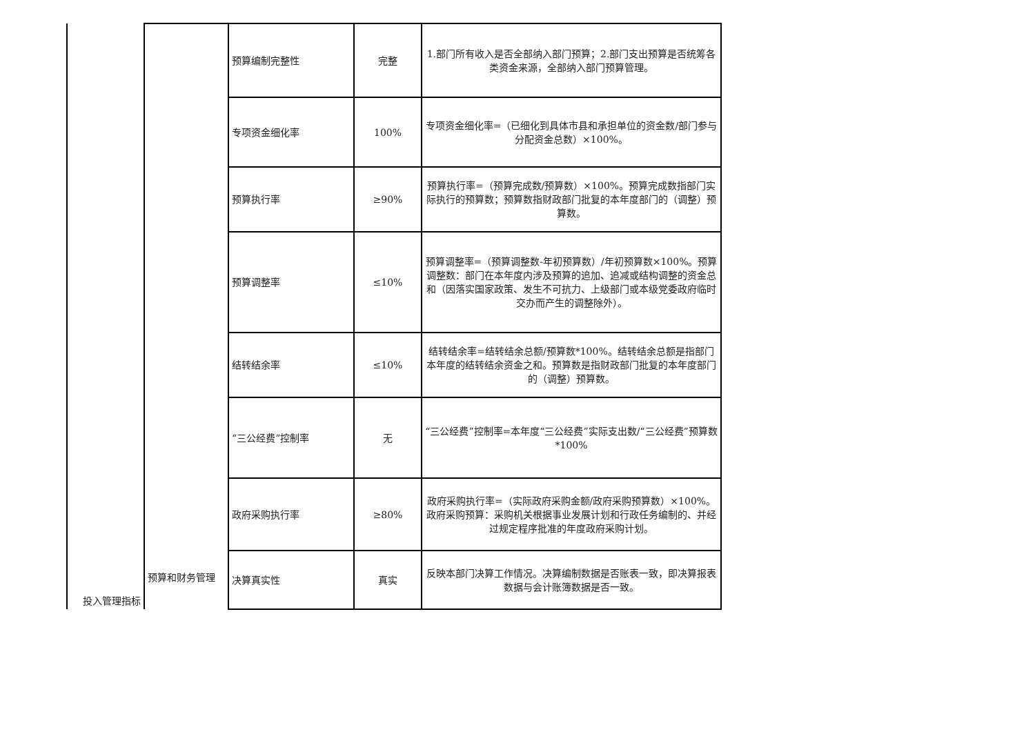| 投入管理指标 | 预算和财务管理 | 预算编制完整性 | 完整 | 1.部门所有收入是否全部纳入部门预算；2.部门支出预算是否统筹各类资金来源，全部纳入部门预算管理。 |
| | | 专项资金细化率 | 100% | 专项资金细化率=（已细化到具体市县和承担单位的资金数/部门参与分配资金总数）×100%。 |
| | | 预算执行率 | ≥90% | 预算执行率=（预算完成数/预算数）×100%。预算完成数指部门实际执行的预算数；预算数指财政部门批复的本年度部门的（调整）预算数。 |
| | | 预算调整率 | ≤10% | 预算调整率=（预算调整数-年初预算数）/年初预算数×100%。预算调整数：部门在本年度内涉及预算的追加、追减或结构调整的资金总和（因落实国家政策、发生不可抗力、上级部门或本级党委政府临时交办而产生的调整除外）。 |
| | | 结转结余率 | ≤10% | 结转结余率=结转结余总额/预算数*100%。结转结余总额是指部门本年度的结转结余资金之和。预算数是指财政部门批复的本年度部门的（调整）预算数。 |
| | | “三公经费”控制率 | 无 | “三公经费”控制率=本年度“三公经费”实际支出数/“三公经费”预算数*100% |
| | | 政府采购执行率 | ≥80% | 政府采购执行率=（实际政府采购金额/政府采购预算数）×100%。政府采购预算：采购机关根据事业发展计划和行政任务编制的、并经过规定程序批准的年度政府采购计划。 |
| | | 决算真实性 | 真实 | 反映本部门决算工作情况。决算编制数据是否账表一致，即决算报表数据与会计账簿数据是否一致。 |